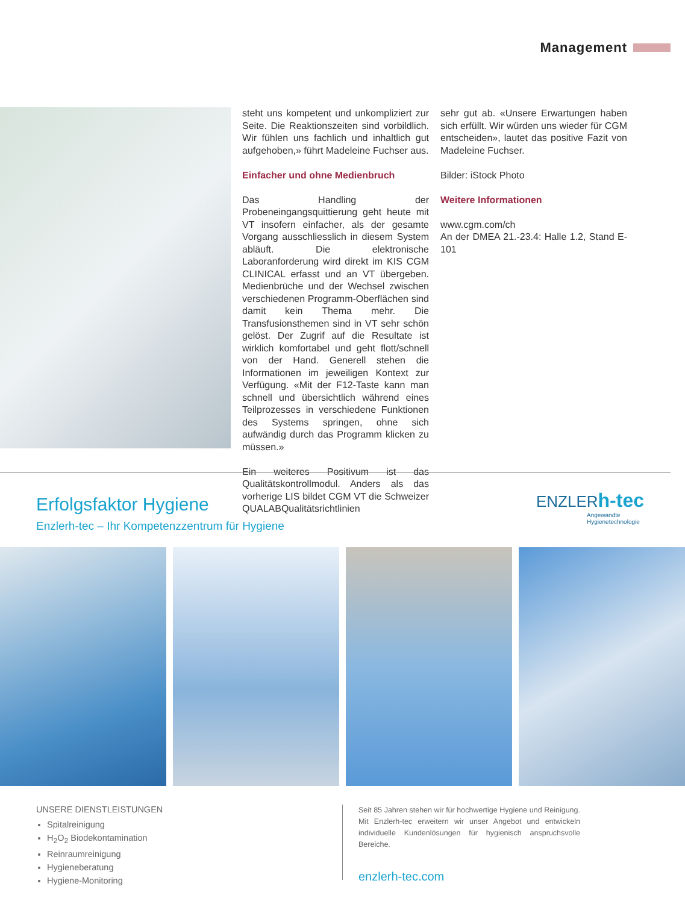Management
steht uns kompetent und unkompliziert zur Seite. Die Reaktionszeiten sind vorbildlich. Wir fühlen uns fachlich und inhaltlich gut aufgehoben,» führt Madeleine Fuchser aus.
Einfacher und ohne Medienbruch
Das Handling der Probeneingangsquittierung geht heute mit VT insofern einfacher, als der gesamte Vorgang ausschliesslich in diesem System abläuft. Die elektronische Laboranforderung wird direkt im KIS CGM CLINICAL erfasst und an VT übergeben. Medienbrüche und der Wechsel zwischen verschiedenen Programm-Oberflächen sind damit kein Thema mehr. Die Transfusionsthemen sind in VT sehr schön gelöst. Der Zugrif auf die Resultate ist wirklich komfortabel und geht flott/schnell von der Hand. Generell stehen die Informationen im jeweiligen Kontext zur Verfügung. «Mit der F12-Taste kann man schnell und übersichtlich während eines Teilprozesses in verschiedene Funktionen des Systems springen, ohne sich aufwändig durch das Programm klicken zu müssen.»
Ein weiteres Positivum ist das Qualitätskontrollmodul. Anders als das vorherige LIS bildet CGM VT die Schweizer QUALABQualitätsrichtlinien
sehr gut ab. «Unsere Erwartungen haben sich erfüllt. Wir würden uns wieder für CGM entscheiden», lautet das positive Fazit von Madeleine Fuchser.
Bilder: iStock Photo
Weitere Informationen
www.cgm.com/ch
An der DMEA 21.-23.4: Halle 1.2, Stand E-101
Erfolgsfaktor Hygiene
Enzlerh-tec – Ihr Kompetenzzentrum für Hygiene
ENZLERh-tec
Angewandte
Hygienetechnologie
UNSERE DIENSTLEISTUNGEN
Spitalreinigung
H<sub>2</sub>O<sub>2</sub> Biodekontamination
Reinraumreinigung
Hygieneberatung
Hygiene-Monitoring
Seit 85 Jahren stehen wir für hochwertige Hygiene und Reinigung. Mit Enzlerh-tec erweitern wir unser Angebot und entwickeln individuelle Kundenlösungen für hygienisch anspruchsvolle Bereiche.
enzlerh-tec.com